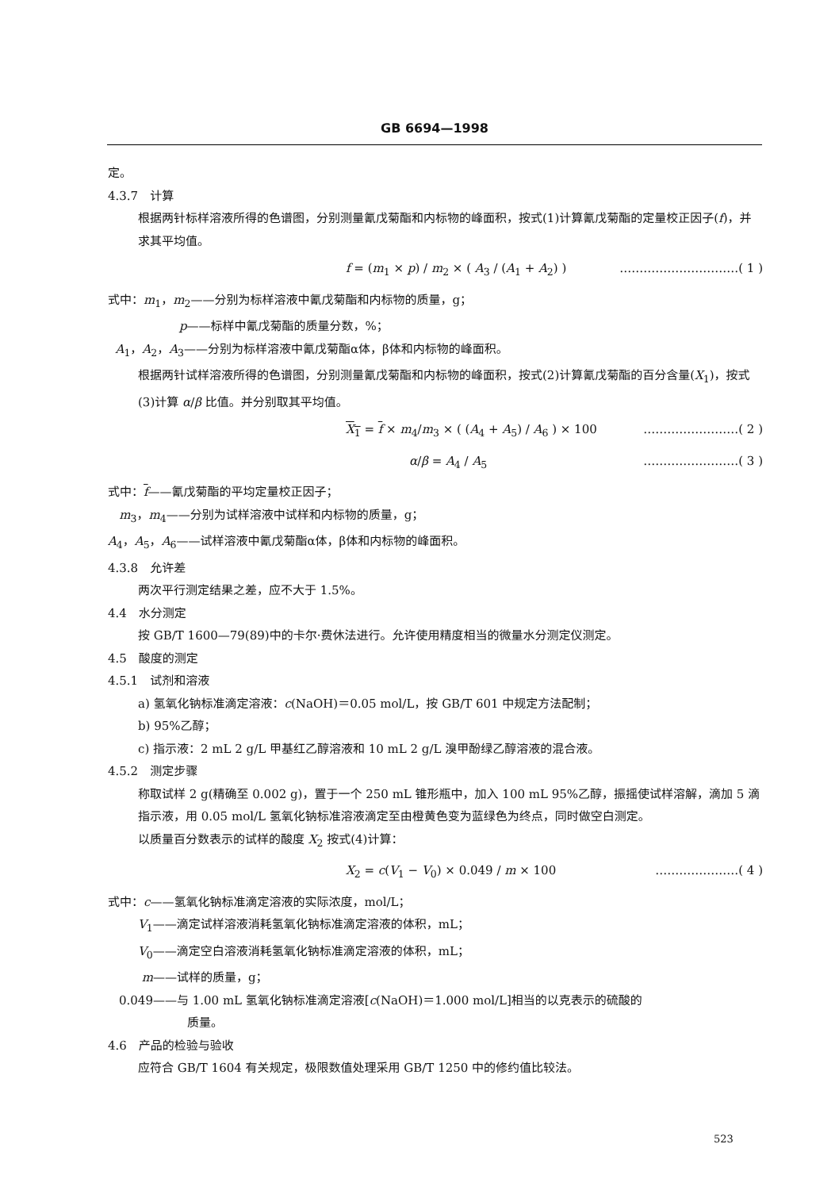GB 6694—1998
定。
4.3.7　计算
根据两针标样溶液所得的色谱图，分别测量氰戊菊酯和内标物的峰面积，按式(1)计算氰戊菊酯的定量校正因子(f)，并求其平均值。
f = (m<sub>1</sub> × p) / m<sub>2</sub> × ( A<sub>3</sub> / (A<sub>1</sub> + A<sub>2</sub>) ) …………………………( 1 )
式中：m<sub>1</sub>，m<sub>2</sub>——分别为标样溶液中氰戊菊酯和内标物的质量，g；
p——标样中氰戊菊酯的质量分数，%；
A<sub>1</sub>，A<sub>2</sub>，A<sub>3</sub>——分别为标样溶液中氰戊菊酯α体，β体和内标物的峰面积。
根据两针试样溶液所得的色谱图，分别测量氰戊菊酯和内标物的峰面积，按式(2)计算氰戊菊酯的百分含量(X<sub>1</sub>)，按式(3)计算 α/β 比值。并分别取其平均值。
X<sub>1</sub> = f × m<sub>4</sub>/m<sub>3</sub> × ( (A<sub>4</sub> + A<sub>5</sub>) / A<sub>6</sub> ) × 100 ……………………( 2 )
α/β = A<sub>4</sub> / A<sub>5</sub> ……………………( 3 )
式中：f——氰戊菊酯的平均定量校正因子；
m<sub>3</sub>，m<sub>4</sub>——分别为试样溶液中试样和内标物的质量，g；
A<sub>4</sub>，A<sub>5</sub>，A<sub>6</sub>——试样溶液中氰戊菊酯α体，β体和内标物的峰面积。
4.3.8　允许差
两次平行测定结果之差，应不大于 1.5%。
4.4　水分测定
按 GB/T 1600—79(89)中的卡尔·费休法进行。允许使用精度相当的微量水分测定仪测定。
4.5　酸度的测定
4.5.1　试剂和溶液
a) 氢氧化钠标准滴定溶液：c(NaOH)＝0.05 mol/L，按 GB/T 601 中规定方法配制；
b) 95%乙醇；
c) 指示液：2 mL 2 g/L 甲基红乙醇溶液和 10 mL 2 g/L 溴甲酚绿乙醇溶液的混合液。
4.5.2　测定步骤
称取试样 2 g(精确至 0.002 g)，置于一个 250 mL 锥形瓶中，加入 100 mL 95%乙醇，振摇使试样溶解，滴加 5 滴指示液，用 0.05 mol/L 氢氧化钠标准溶液滴定至由橙黄色变为蓝绿色为终点，同时做空白测定。
以质量百分数表示的试样的酸度 X<sub>2</sub> 按式(4)计算：
X<sub>2</sub> = c(V<sub>1</sub> − V<sub>0</sub>) × 0.049 / m × 100 …………………( 4 )
式中：c——氢氧化钠标准滴定溶液的实际浓度，mol/L；
V<sub>1</sub>——滴定试样溶液消耗氢氧化钠标准滴定溶液的体积，mL；
V<sub>0</sub>——滴定空白溶液消耗氢氧化钠标准滴定溶液的体积，mL；
m——试样的质量，g；
0.049——与 1.00 mL 氢氧化钠标准滴定溶液[c(NaOH)＝1.000 mol/L]相当的以克表示的硫酸的
质量。
4.6　产品的检验与验收
应符合 GB/T 1604 有关规定，极限数值处理采用 GB/T 1250 中的修约值比较法。
523